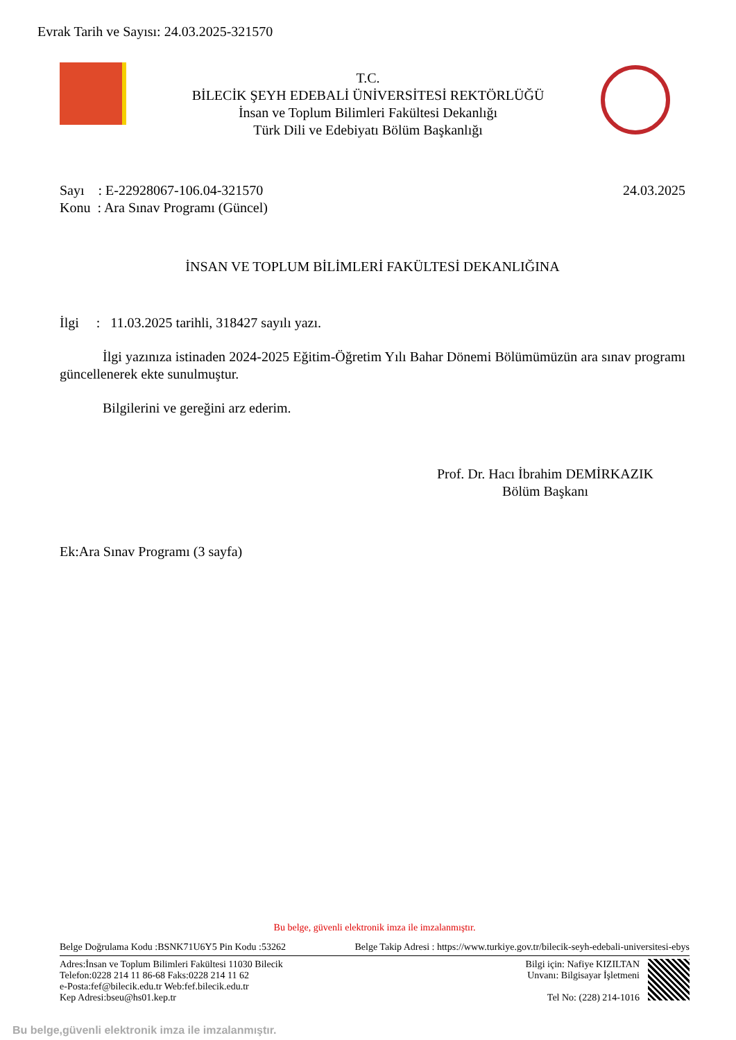Evrak Tarih ve Sayısı: 24.03.2025-321570
T.C.
BİLECİK ŞEYH EDEBALİ ÜNİVERSİTESİ REKTÖRLÜĞÜ
İnsan ve Toplum Bilimleri Fakültesi Dekanlığı
Türk Dili ve Edebiyatı Bölüm Başkanlığı
Sayı : E-22928067-106.04-321570 24.03.2025
Konu : Ara Sınav Programı (Güncel)
İNSAN VE TOPLUM BİLİMLERİ FAKÜLTESİ DEKANLIĞINA
İlgi : 11.03.2025 tarihli, 318427 sayılı yazı.
İlgi yazınıza istinaden 2024-2025 Eğitim-Öğretim Yılı Bahar Dönemi Bölümümüzün ara sınav programı güncellenerek ekte sunulmuştur.
Bilgilerini ve gereğini arz ederim.
Prof. Dr. Hacı İbrahim DEMİRKAZIK
Bölüm Başkanı
Ek:Ara Sınav Programı (3 sayfa)
Bu belge, güvenli elektronik imza ile imzalanmıştır.
Belge Doğrulama Kodu :BSNK71U6Y5 Pin Kodu :53262 Belge Takip Adresi : https://www.turkiye.gov.tr/bilecik-seyh-edebali-universitesi-ebys
Adres:İnsan ve Toplum Bilimleri Fakültesi 11030 Bilecik
Telefon:0228 214 11 86-68 Faks:0228 214 11 62
e-Posta:fef@bilecik.edu.tr Web:fef.bilecik.edu.tr
Kep Adresi:bseu@hs01.kep.tr
Bilgi için: Nafiye KIZILTAN
Unvanı: Bilgisayar İşletmeni
Tel No: (228) 214-1016
Bu belge,güvenli elektronik imza ile imzalanmıştır.